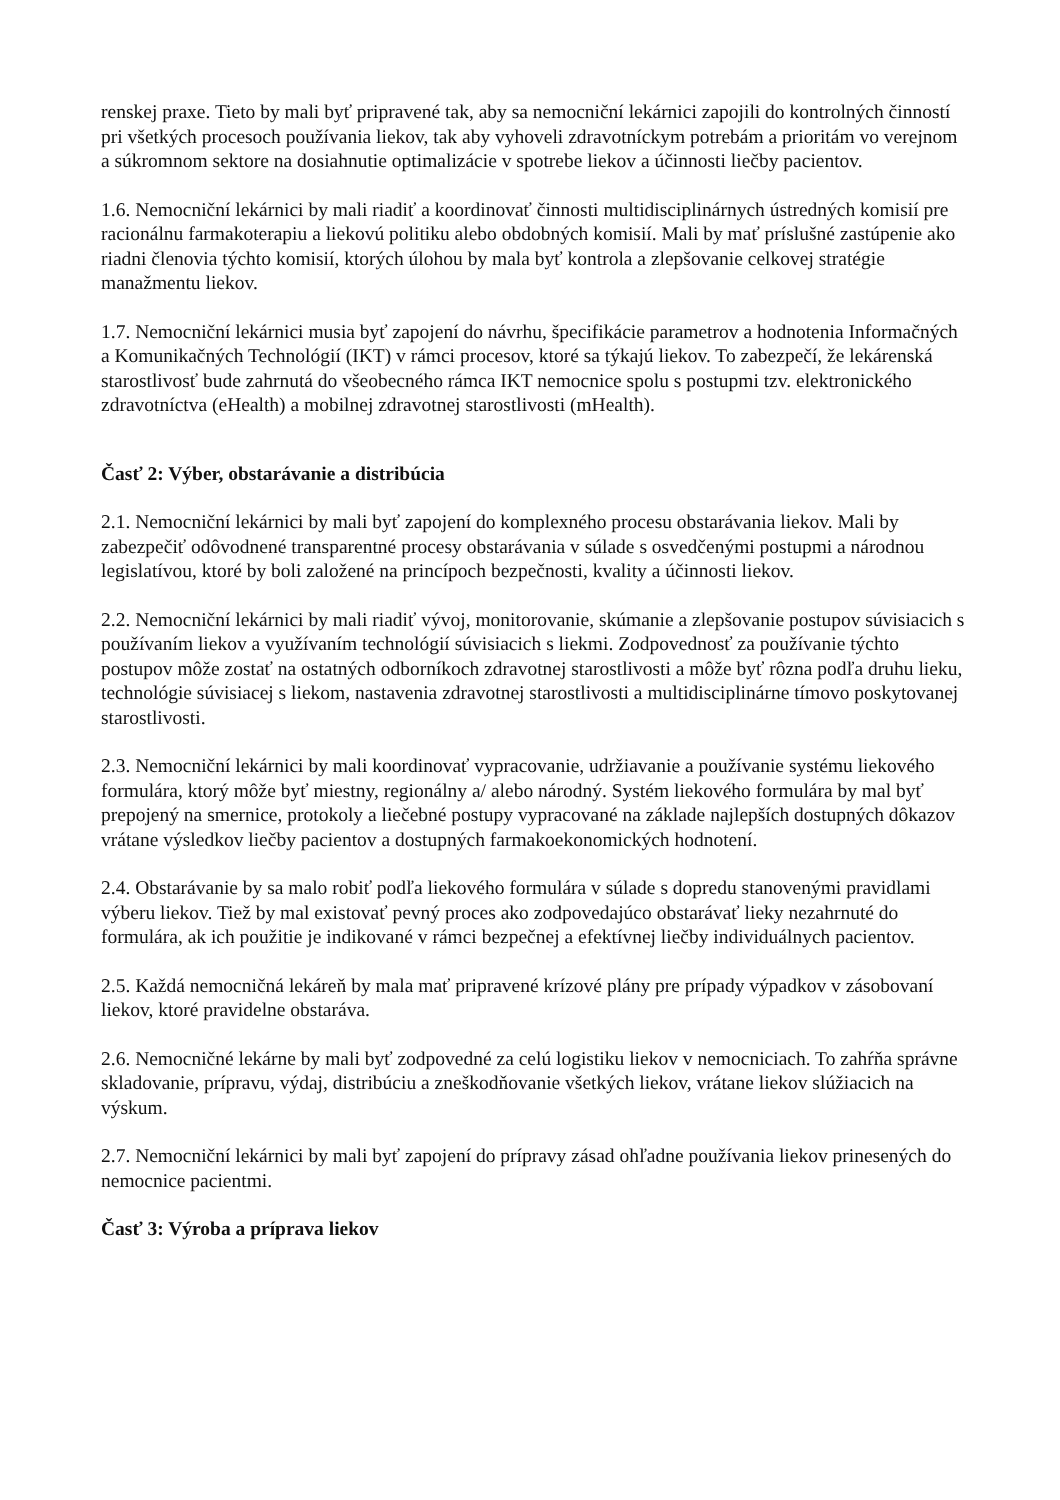renskej praxe. Tieto by mali byť pripravené tak, aby sa nemocniční lekárnici zapojili do kontrolných činností pri všetkých procesoch používania liekov, tak aby vyhoveli zdravotníckym potrebám a prioritám vo verejnom a súkromnom sektore na dosiahnutie optimalizácie v spotrebe liekov a účinnosti liečby pacientov.
1.6. Nemocniční lekárnici by mali riadiť a koordinovať činnosti multidisciplinárnych ústredných komisií pre racionálnu farmakoterapiu a liekovú politiku alebo obdobných komisií. Mali by mať príslušné zastúpenie ako riadni členovia týchto komisií, ktorých úlohou by mala byť kontrola a zlepšovanie celkovej stratégie manažmentu liekov.
1.7. Nemocniční lekárnici musia byť zapojení do návrhu, špecifikácie parametrov a hodnotenia Informačných a Komunikačných Technológií (IKT) v rámci procesov, ktoré sa týkajú liekov. To zabezpečí, že lekárenská starostlivosť bude zahrnutá do všeobecného rámca IKT nemocnice spolu s postupmi tzv. elektronického zdravotníctva (eHealth) a mobilnej zdravotnej starostlivosti (mHealth).
Časť 2: Výber, obstarávanie a distribúcia
2.1. Nemocniční lekárnici by mali byť zapojení do komplexného procesu obstarávania liekov. Mali by zabezpečiť odôvodnené transparentné procesy obstarávania v súlade s osvedčenými postupmi a národnou legislatívou, ktoré by boli založené na princípoch bezpečnosti, kvality a účinnosti liekov.
2.2. Nemocniční lekárnici by mali riadiť vývoj, monitorovanie, skúmanie a zlepšovanie postupov súvisiacich s používaním liekov a využívaním technológií súvisiacich s liekmi. Zodpovednosť za používanie týchto postupov môže zostať na ostatných odborníkoch zdravotnej starostlivosti a môže byť rôzna podľa druhu lieku, technológie súvisiacej s liekom, nastavenia zdravotnej starostlivosti a multidisciplinárne tímovo poskytovanej starostlivosti.
2.3. Nemocniční lekárnici by mali koordinovať vypracovanie, udržiavanie a používanie systému liekového formulára, ktorý môže byť miestny, regionálny a/ alebo národný. Systém liekového formulára by mal byť prepojený na smernice, protokoly a liečebné postupy vypracované na základe najlepších dostupných dôkazov vrátane výsledkov liečby pacientov a dostupných farmakoekonomických hodnotení.
2.4. Obstarávanie by sa malo robiť podľa liekového formulára v súlade s dopredu stanovenými pravidlami výberu liekov. Tiež by mal existovať pevný proces ako zodpovedajúco obstarávať lieky nezahrnuté do formulára, ak ich použitie je indikované v rámci bezpečnej a efektívnej liečby individuálnych pacientov.
2.5. Každá nemocničná lekáreň by mala mať pripravené krízové plány pre prípady výpadkov v zásobovaní liekov, ktoré pravidelne obstaráva.
2.6. Nemocničné lekárne by mali byť zodpovedné za celú logistiku liekov v nemocniciach. To zahŕňa správne skladovanie, prípravu, výdaj, distribúciu a zneškodňovanie všetkých liekov, vrátane liekov slúžiacich na výskum.
2.7. Nemocniční lekárnici by mali byť zapojení do prípravy zásad ohľadne používania liekov prinesených do nemocnice pacientmi.
Časť 3: Výroba a príprava liekov